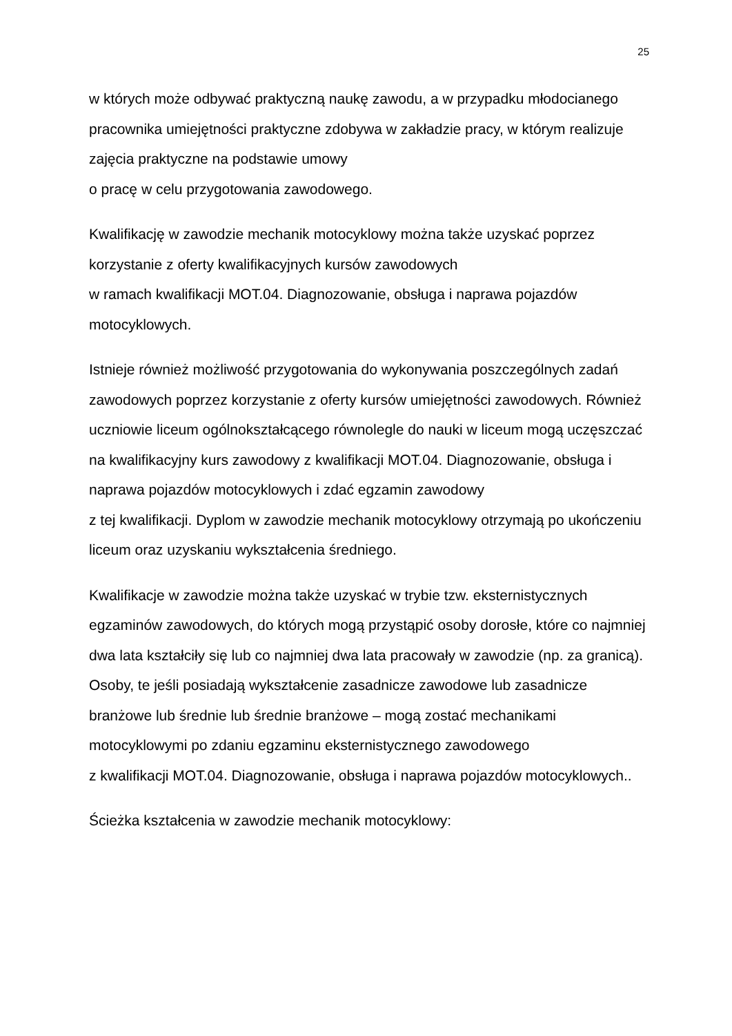25
w których może odbywać praktyczną naukę zawodu, a w przypadku młodocianego pracownika umiejętności praktyczne zdobywa w zakładzie pracy, w którym realizuje zajęcia praktyczne na podstawie umowy
o pracę w celu przygotowania zawodowego.
Kwalifikację w zawodzie mechanik motocyklowy można także uzyskać poprzez korzystanie z oferty kwalifikacyjnych kursów zawodowych
w ramach kwalifikacji MOT.04. Diagnozowanie, obsługa i naprawa pojazdów motocyklowych.
Istnieje również możliwość przygotowania do wykonywania poszczególnych zadań zawodowych poprzez korzystanie z oferty kursów umiejętności zawodowych. Również uczniowie liceum ogólnokształcącego równolegle do nauki w liceum mogą uczęszczać na kwalifikacyjny kurs zawodowy z kwalifikacji MOT.04. Diagnozowanie, obsługa i naprawa pojazdów motocyklowych i zdać egzamin zawodowy
z tej kwalifikacji. Dyplom w zawodzie mechanik motocyklowy otrzymają po ukończeniu liceum oraz uzyskaniu wykształcenia średniego.
Kwalifikacje w zawodzie można także uzyskać w trybie tzw. eksternistycznych egzaminów zawodowych, do których mogą przystąpić osoby dorosłe, które co najmniej dwa lata kształciły się lub co najmniej dwa lata pracowały w zawodzie (np. za granicą). Osoby, te jeśli posiadają wykształcenie zasadnicze zawodowe lub zasadnicze branżowe lub średnie lub średnie branżowe – mogą zostać mechanikami motocyklowymi po zdaniu egzaminu eksternistycznego zawodowego
z kwalifikacji MOT.04. Diagnozowanie, obsługa i naprawa pojazdów motocyklowych..
Ścieżka kształcenia w zawodzie mechanik motocyklowy: